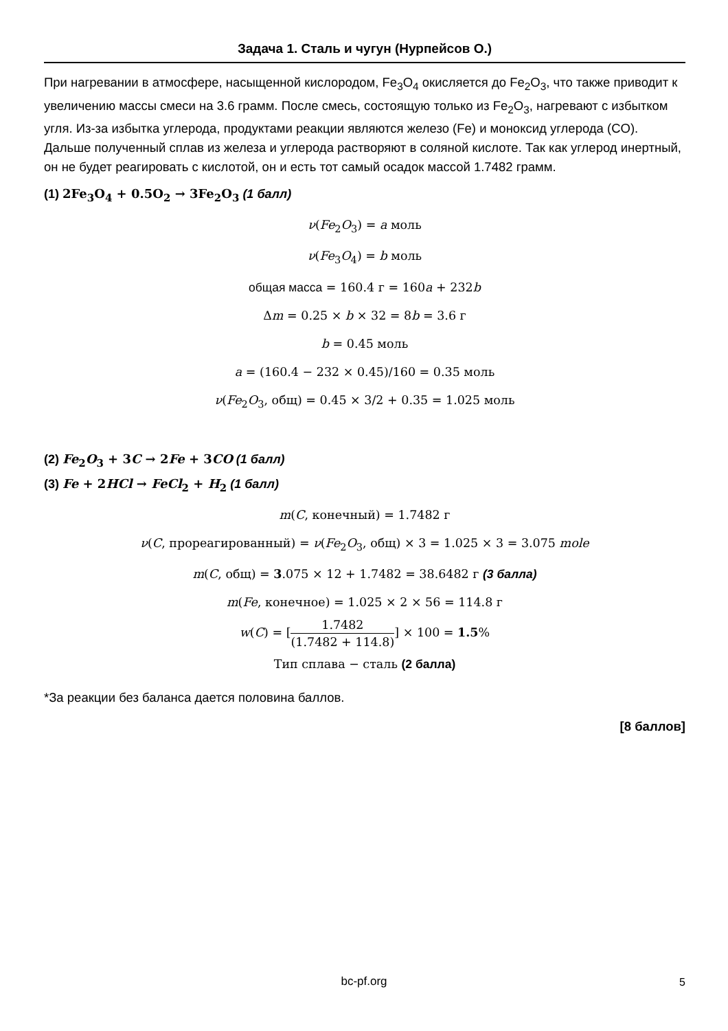Задача 1. Сталь и чугун (Нурпейсов О.)
При нагревании в атмосфере, насыщенной кислородом, Fe<sub>3</sub>O<sub>4</sub> окисляется до Fe<sub>2</sub>O<sub>3</sub>, что также приводит к увеличению массы смеси на 3.6 грамм. После смесь, состоящую только из Fe<sub>2</sub>O<sub>3</sub>, нагревают с избытком угля. Из-за избытка углерода, продуктами реакции являются железо (Fe) и моноксид углерода (CO). Дальше полученный сплав из железа и углерода растворяют в соляной кислоте. Так как углерод инертный, он не будет реагировать с кислотой, он и есть тот самый осадок массой 1.7482 грамм.
(1) 2Fe<sub>3</sub>O<sub>4</sub> + 0.5O<sub>2</sub> → 3Fe<sub>2</sub>O<sub>3</sub> (1 балл)
ν(Fe<sub>2</sub>O<sub>3</sub>) = a моль
ν(Fe<sub>3</sub>O<sub>4</sub>) = b моль
общая масса = 160.4 г = 160a + 232b
Δm = 0.25 × b × 32 = 8b = 3.6 г
b = 0.45 моль
a = (160.4 − 232 × 0.45)/160 = 0.35 моль
ν(Fe<sub>2</sub>O<sub>3</sub>, общ) = 0.45 × 3/2 + 0.35 = 1.025 моль
(2) Fe<sub>2</sub>O<sub>3</sub> + 3C → 2Fe + 3CO (1 балл)
(3) Fe + 2HCl → FeCl<sub>2</sub> + H<sub>2</sub> (1 балл)
m(C, конечный) = 1.7482 г
ν(C, прореагированный) = ν(Fe<sub>2</sub>O<sub>3</sub>, общ) × 3 = 1.025 × 3 = 3.075 mole
m(C, общ) = 3.075 × 12 + 1.7482 = 38.6482 г (3 балла)
m(Fe, конечное) = 1.025 × 2 × 56 = 114.8 г
w(C) = [1.7482 (1.7482 + 114.8)] × 100 = 1.5%
Тип сплава − сталь (2 балла)
*За реакции без баланса дается половина баллов.
[8 баллов]
bc-pf.org 5